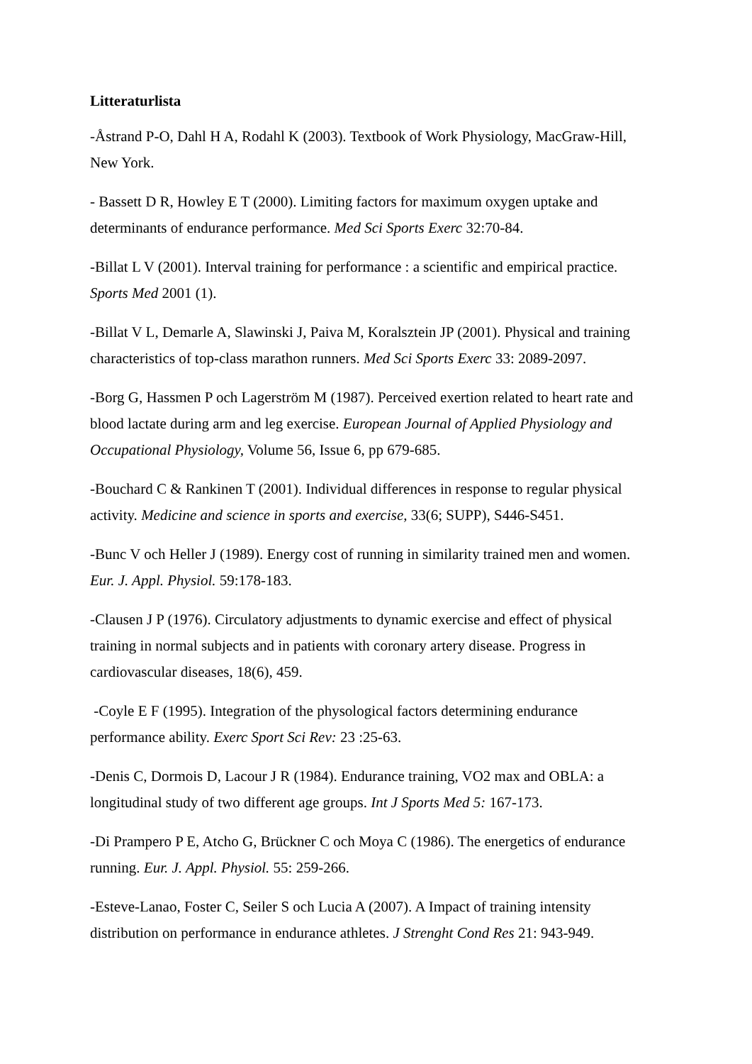Litteraturlista
-Åstrand P-O, Dahl H A, Rodahl K (2003). Textbook of Work Physiology, MacGraw-Hill, New York.
- Bassett D R, Howley E T (2000). Limiting factors for maximum oxygen uptake and determinants of endurance performance. Med Sci Sports Exerc 32:70-84.
-Billat L V (2001). Interval training for performance : a scientific and empirical practice. Sports Med 2001 (1).
-Billat V L, Demarle A, Slawinski J, Paiva M, Koralsztein JP (2001). Physical and training characteristics of top-class marathon runners. Med Sci Sports Exerc 33: 2089-2097.
-Borg G, Hassmen P och Lagerström M (1987). Perceived exertion related to heart rate and blood lactate during arm and leg exercise. European Journal of Applied Physiology and Occupational Physiology, Volume 56, Issue 6, pp 679-685.
-Bouchard C & Rankinen T (2001). Individual differences in response to regular physical activity. Medicine and science in sports and exercise, 33(6; SUPP), S446-S451.
-Bunc V och Heller J (1989). Energy cost of running in similarity trained men and women. Eur. J. Appl. Physiol. 59:178-183.
-Clausen J P (1976). Circulatory adjustments to dynamic exercise and effect of physical training in normal subjects and in patients with coronary artery disease. Progress in cardiovascular diseases, 18(6), 459.
-Coyle E F (1995). Integration of the physological factors determining endurance performance ability. Exerc Sport Sci Rev: 23 :25-63.
-Denis C, Dormois D, Lacour J R (1984). Endurance training, VO2 max and OBLA: a longitudinal study of two different age groups. Int J Sports Med 5: 167-173.
-Di Prampero P E, Atcho G, Brückner C och Moya C (1986). The energetics of endurance running. Eur. J. Appl. Physiol. 55: 259-266.
-Esteve-Lanao, Foster C, Seiler S och Lucia A (2007). A Impact of training intensity distribution on performance in endurance athletes. J Strenght Cond Res 21: 943-949.